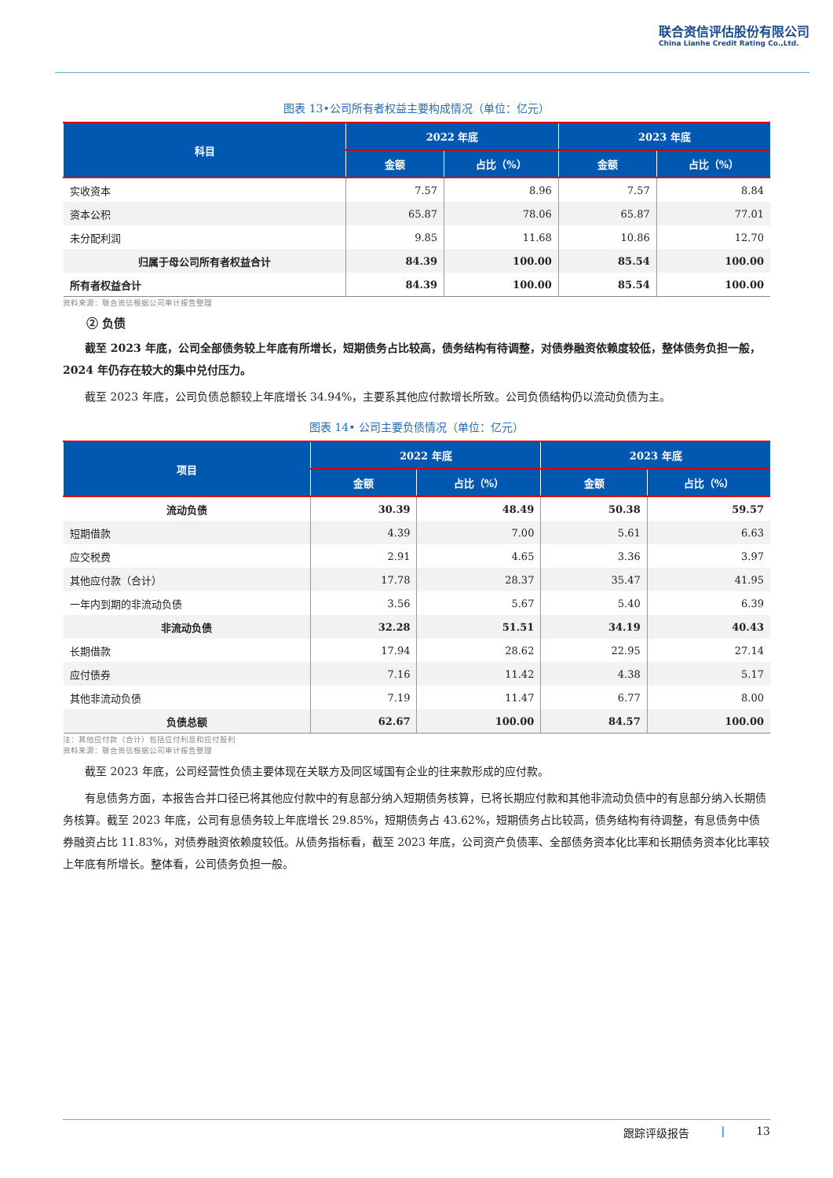联合资信评估股份有限公司
China Lianhe Credit Rating Co.,Ltd.
图表 13•公司所有者权益主要构成情况（单位：亿元）
| 科目 | 2022 年底 | | 2023 年底 | |
| --- | --- | --- | --- | --- |
| | 金额 | 占比（%） | 金额 | 占比（%） |
| 实收资本 | 7.57 | 8.96 | 7.57 | 8.84 |
| 资本公积 | 65.87 | 78.06 | 65.87 | 77.01 |
| 未分配利润 | 9.85 | 11.68 | 10.86 | 12.70 |
| 归属于母公司所有者权益合计 | 84.39 | 100.00 | 85.54 | 100.00 |
| 所有者权益合计 | 84.39 | 100.00 | 85.54 | 100.00 |
资料来源：联合资信根据公司审计报告整理
② 负债
截至 2023 年底，公司全部债务较上年底有所增长，短期债务占比较高，债务结构有待调整，对债券融资依赖度较低，整体债务负担一般，2024 年仍存在较大的集中兑付压力。
截至 2023 年底，公司负债总额较上年底增长 34.94%，主要系其他应付款增长所致。公司负债结构仍以流动负债为主。
图表 14• 公司主要负债情况（单位：亿元）
| 项目 | 2022 年底 | | 2023 年底 | |
| --- | --- | --- | --- | --- |
| | 金额 | 占比（%） | 金额 | 占比（%） |
| 流动负债 | 30.39 | 48.49 | 50.38 | 59.57 |
| 短期借款 | 4.39 | 7.00 | 5.61 | 6.63 |
| 应交税费 | 2.91 | 4.65 | 3.36 | 3.97 |
| 其他应付款（合计） | 17.78 | 28.37 | 35.47 | 41.95 |
| 一年内到期的非流动负债 | 3.56 | 5.67 | 5.40 | 6.39 |
| 非流动负债 | 32.28 | 51.51 | 34.19 | 40.43 |
| 长期借款 | 17.94 | 28.62 | 22.95 | 27.14 |
| 应付债券 | 7.16 | 11.42 | 4.38 | 5.17 |
| 其他非流动负债 | 7.19 | 11.47 | 6.77 | 8.00 |
| 负债总额 | 62.67 | 100.00 | 84.57 | 100.00 |
注：其他应付款（合计）包括应付利息和应付股利
资料来源：联合资信根据公司审计报告整理
截至 2023 年底，公司经营性负债主要体现在关联方及同区域国有企业的往来款形成的应付款。
有息债务方面，本报告合并口径已将其他应付款中的有息部分纳入短期债务核算，已将长期应付款和其他非流动负债中的有息部分纳入长期债务核算。截至 2023 年底，公司有息债务较上年底增长 29.85%，短期债务占 43.62%，短期债务占比较高，债务结构有待调整，有息债务中债券融资占比 11.83%，对债券融资依赖度较低。从债务指标看，截至 2023 年底，公司资产负债率、全部债务资本化比率和长期债务资本化比率较上年底有所增长。整体看，公司债务负担一般。
跟踪评级报告 | 13